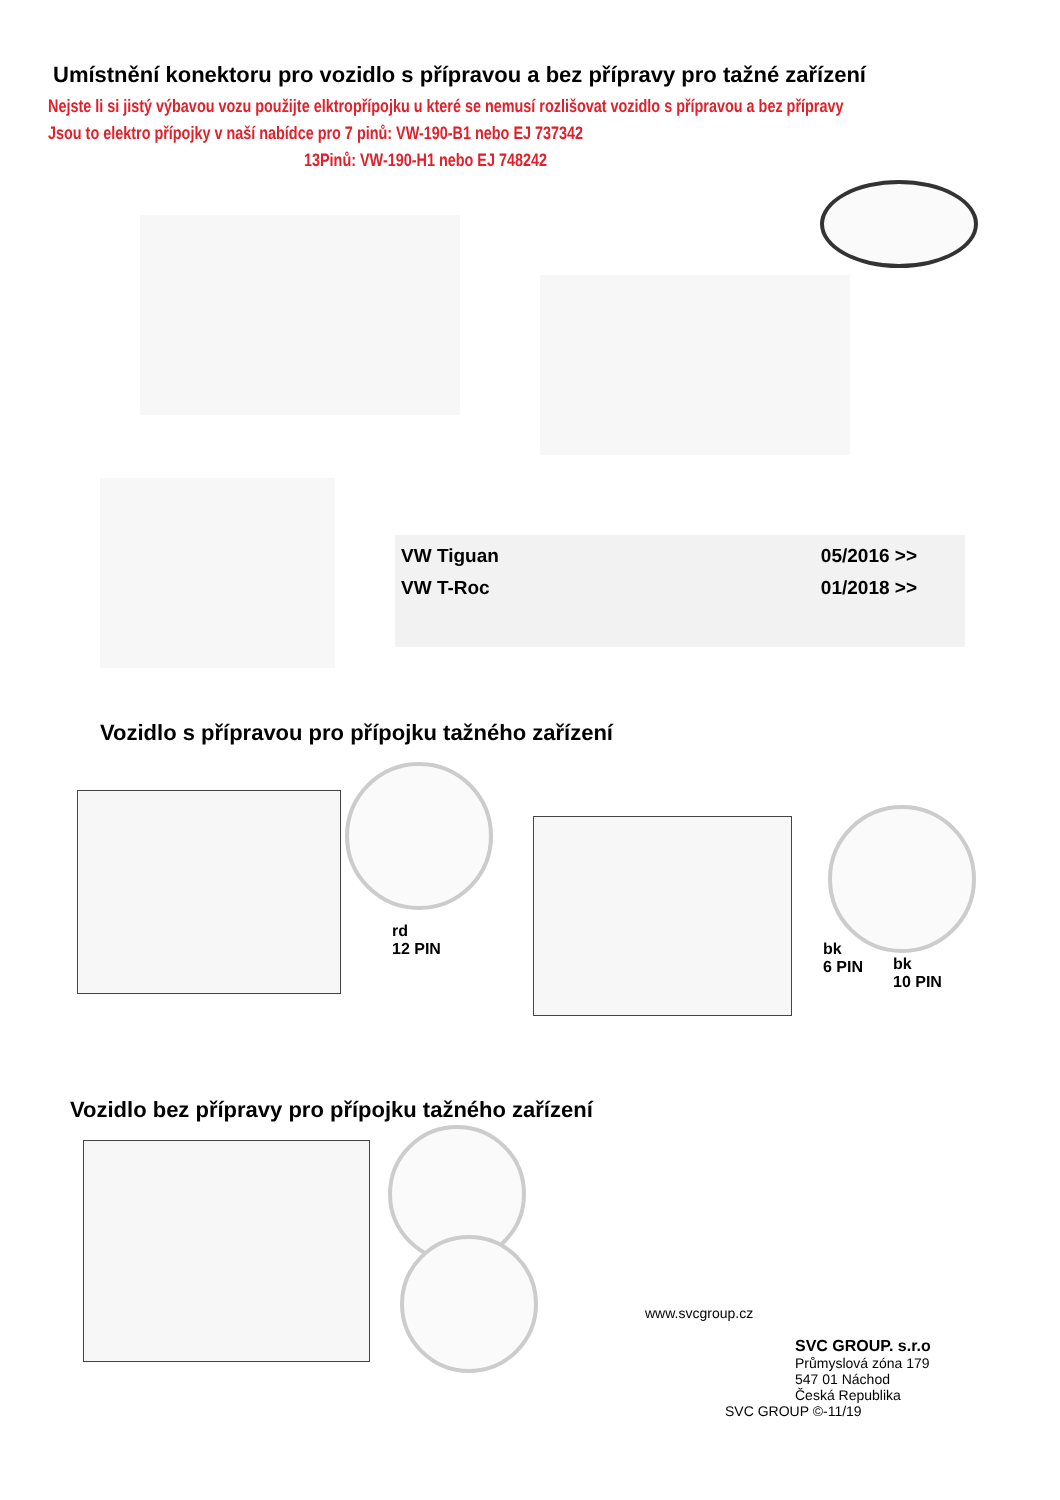Umístnění konektoru pro vozidlo s přípravou a bez přípravy pro tažné zařízení
Nejste li si jistý výbavou vozu použijte elktropřípojku u které se nemusí rozlišovat vozidlo s přípravou a bez přípravy
Jsou to elektro přípojky v naší nabídce pro 7 pinů: VW-190-B1 nebo EJ 737342
13Pinů: VW-190-H1 nebo EJ 748242
VW Tiguan 05/2016 >>
VW T-Roc 01/2018 >>
Vozidlo s přípravou pro přípojku tažného zařízení
rd
12 PIN
bk
6 PIN
bk
10 PIN
Vozidlo bez přípravy pro přípojku tažného zařízení
www.svcgroup.cz
SVC GROUP. s.r.o
Průmyslová zóna 179
547 01 Náchod
Česká Republika
SVC GROUP ©-11/19